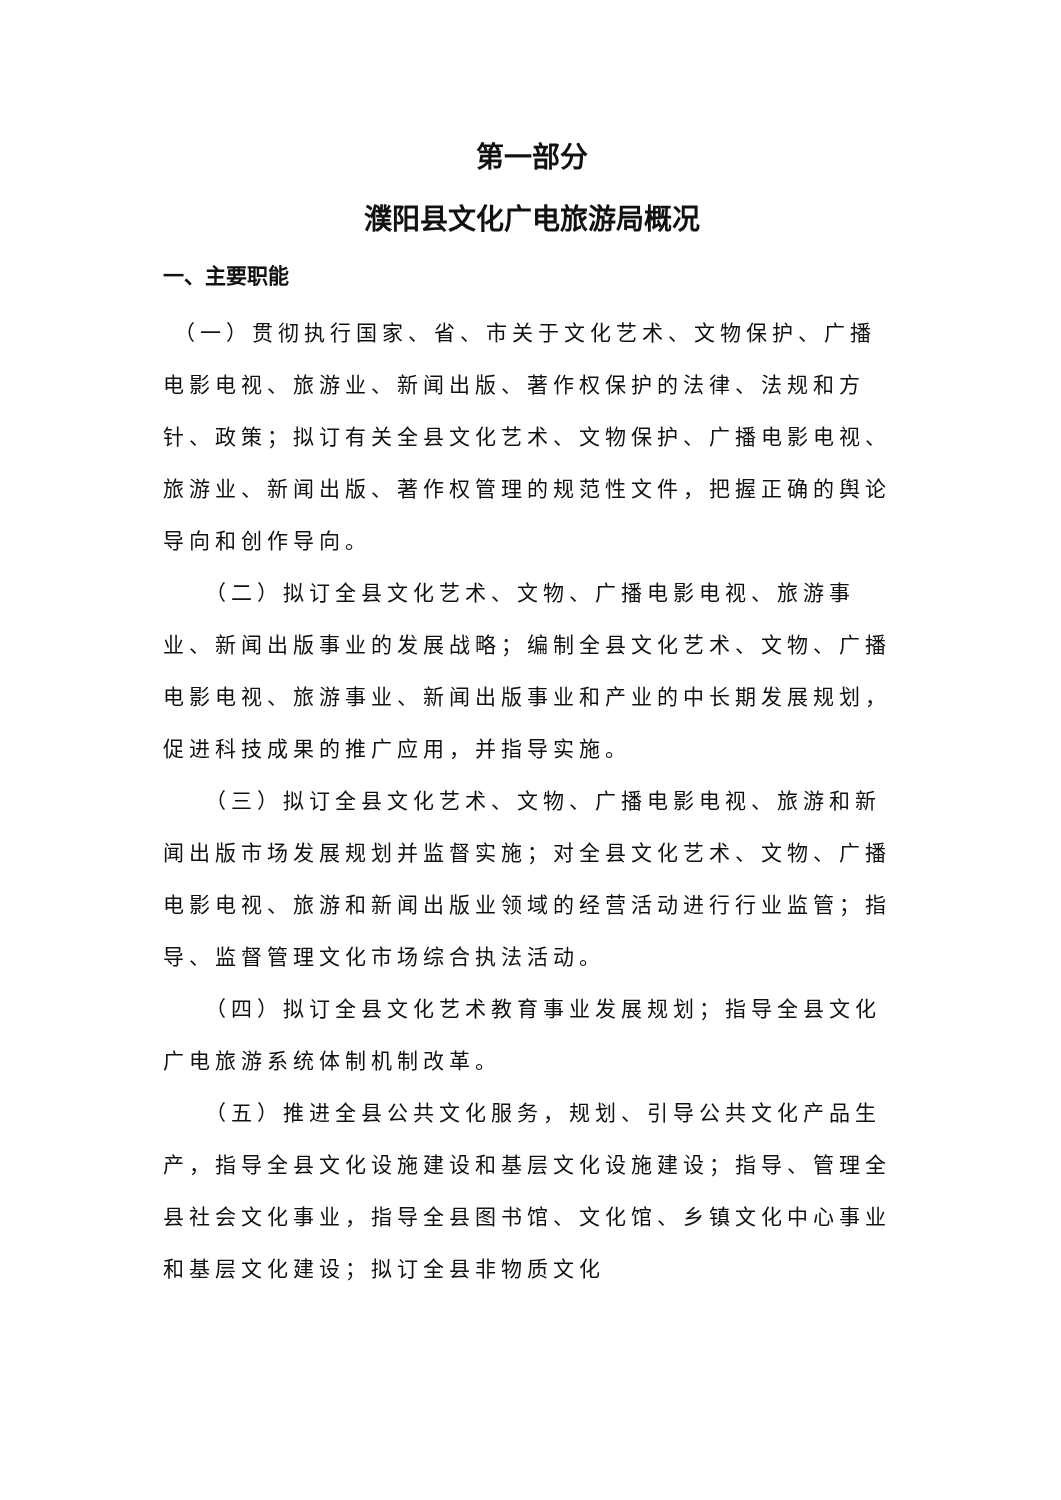第一部分
濮阳县文化广电旅游局概况
一、主要职能
（一）贯彻执行国家、省、市关于文化艺术、文物保护、广播电影电视、旅游业、新闻出版、著作权保护的法律、法规和方针、政策；拟订有关全县文化艺术、文物保护、广播电影电视、旅游业、新闻出版、著作权管理的规范性文件，把握正确的舆论导向和创作导向。
（二）拟订全县文化艺术、文物、广播电影电视、旅游事业、新闻出版事业的发展战略；编制全县文化艺术、文物、广播电影电视、旅游事业、新闻出版事业和产业的中长期发展规划，促进科技成果的推广应用，并指导实施。
（三）拟订全县文化艺术、文物、广播电影电视、旅游和新闻出版市场发展规划并监督实施；对全县文化艺术、文物、广播电影电视、旅游和新闻出版业领域的经营活动进行行业监管；指导、监督管理文化市场综合执法活动。
（四）拟订全县文化艺术教育事业发展规划；指导全县文化广电旅游系统体制机制改革。
（五）推进全县公共文化服务，规划、引导公共文化产品生产，指导全县文化设施建设和基层文化设施建设；指导、管理全县社会文化事业，指导全县图书馆、文化馆、乡镇文化中心事业和基层文化建设；拟订全县非物质文化